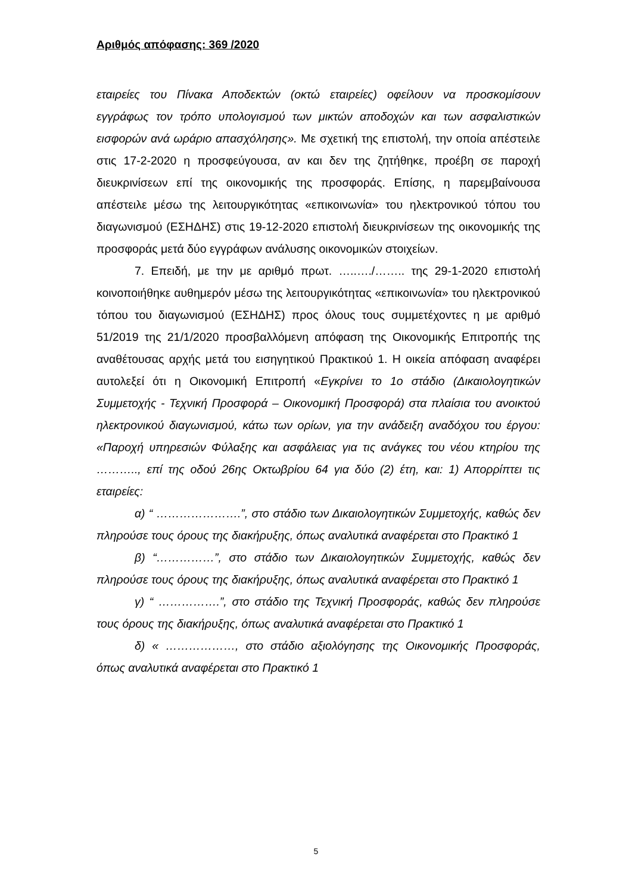Αριθμός απόφασης: 369 /2020
εταιρείες του Πίνακα Αποδεκτών (οκτώ εταιρείες) οφείλουν να προσκομίσουν εγγράφως τον τρόπο υπολογισμού των μικτών αποδοχών και των ασφαλιστικών εισφορών ανά ωράριο απασχόλησης». Με σχετική της επιστολή, την οποία απέστειλε στις 17-2-2020 η προσφεύγουσα, αν και δεν της ζητήθηκε, προέβη σε παροχή διευκρινίσεων επί της οικονομικής της προσφοράς. Επίσης, η παρεμβαίνουσα απέστειλε μέσω της λειτουργικότητας «επικοινωνία» του ηλεκτρονικού τόπου του διαγωνισμού (ΕΣΗΔΗΣ) στις 19-12-2020 επιστολή διευκρινίσεων της οικονομικής της προσφοράς μετά δύο εγγράφων ανάλυσης οικονομικών στοιχείων.
7. Επειδή, με την με αριθμό πρωτ. …..…./…….. της 29-1-2020 επιστολή κοινοποιήθηκε αυθημερόν μέσω της λειτουργικότητας «επικοινωνία» του ηλεκτρονικού τόπου του διαγωνισμού (ΕΣΗΔΗΣ) προς όλους τους συμμετέχοντες η με αριθμό 51/2019 της 21/1/2020 προσβαλλόμενη απόφαση της Οικονομικής Επιτροπής της αναθέτουσας αρχής μετά του εισηγητικού Πρακτικού 1. Η οικεία απόφαση αναφέρει αυτολεξεί ότι η Οικονομική Επιτροπή «Εγκρίνει το 1ο στάδιο (Δικαιολογητικών Συμμετοχής - Τεχνική Προσφορά – Οικονομική Προσφορά) στα πλαίσια του ανοικτού ηλεκτρονικού διαγωνισμού, κάτω των ορίων, για την ανάδειξη αναδόχου του έργου: «Παροχή υπηρεσιών Φύλαξης και ασφάλειας για τις ανάγκες του νέου κτηρίου της ……….., επί της οδού 26ης Οκτωβρίου 64 για δύο (2) έτη, και: 1) Απορρίπτει τις εταιρείες:
α) “ ………………….”, στο στάδιο των Δικαιολογητικών Συμμετοχής, καθώς δεν πληρούσε τους όρους της διακήρυξης, όπως αναλυτικά αναφέρεται στο Πρακτικό 1
β) “……………”, στο στάδιο των Δικαιολογητικών Συμμετοχής, καθώς δεν πληρούσε τους όρους της διακήρυξης, όπως αναλυτικά αναφέρεται στο Πρακτικό 1
γ) “ …………….”, στο στάδιο της Τεχνική Προσφοράς, καθώς δεν πληρούσε τους όρους της διακήρυξης, όπως αναλυτικά αναφέρεται στο Πρακτικό 1
δ) « ………………, στο στάδιο αξιολόγησης της Οικονομικής Προσφοράς, όπως αναλυτικά αναφέρεται στο Πρακτικό 1
5